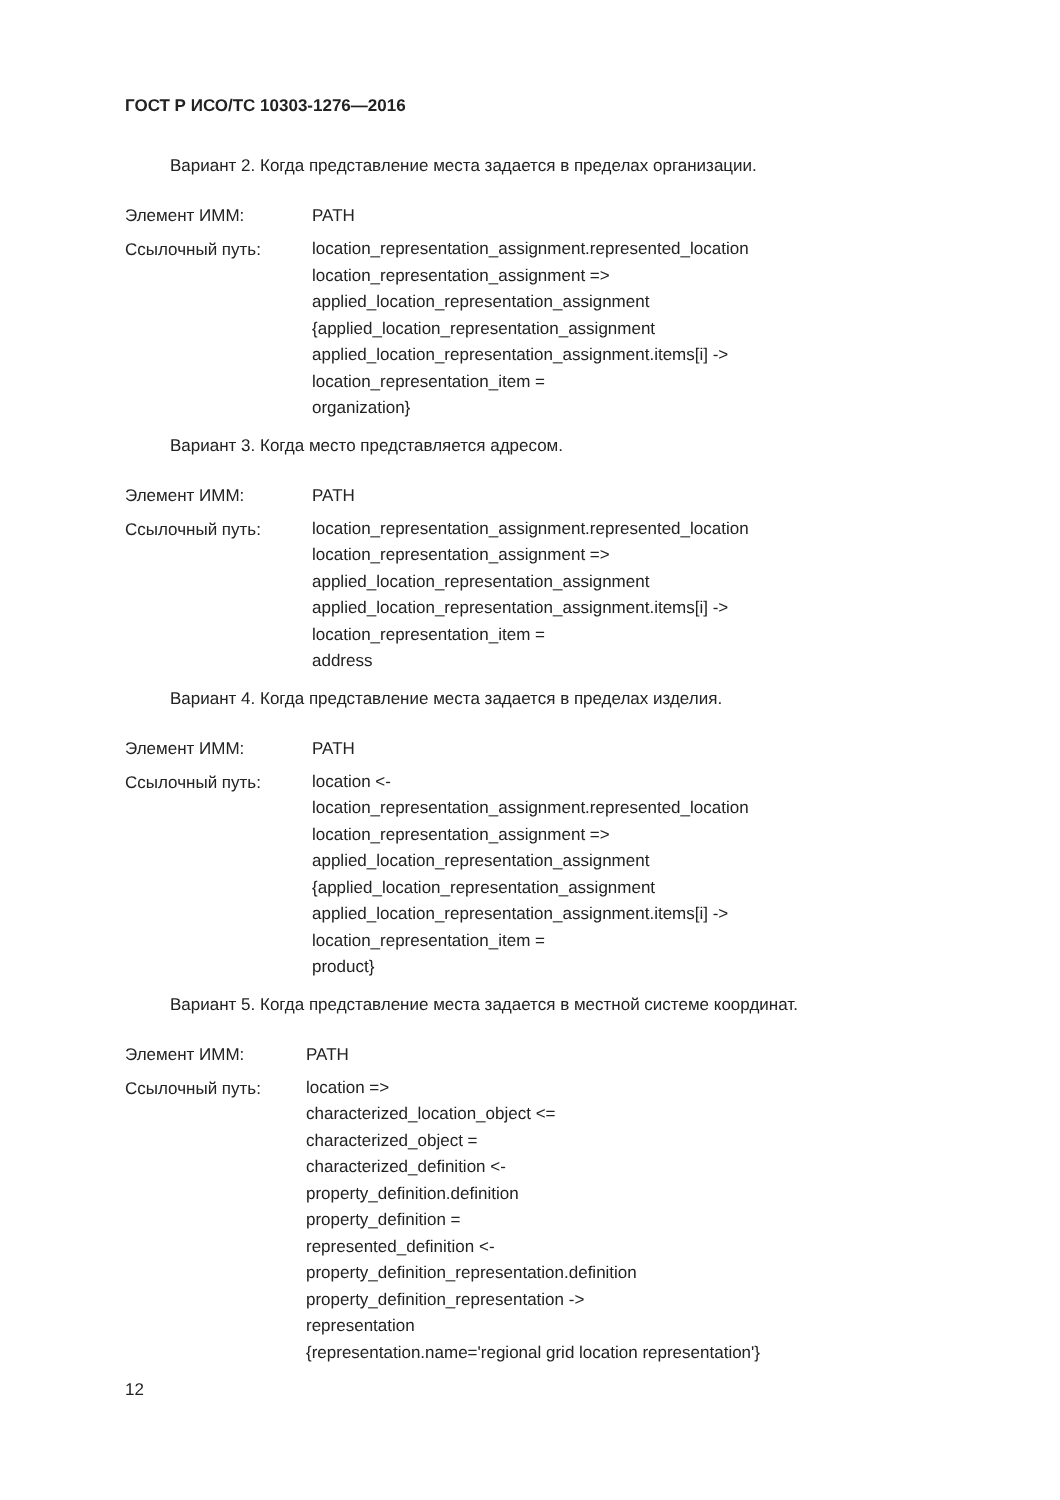ГОСТ Р ИСО/ТС 10303-1276—2016
Вариант 2. Когда представление места задается в пределах организации.
Элемент ИММ: PATH
Ссылочный путь:
location_representation_assignment.represented_location
location_representation_assignment =>
applied_location_representation_assignment
{applied_location_representation_assignment
applied_location_representation_assignment.items[i] ->
location_representation_item =
organization}
Вариант 3. Когда место представляется адресом.
Элемент ИММ: PATH
Ссылочный путь:
location_representation_assignment.represented_location
location_representation_assignment =>
applied_location_representation_assignment
applied_location_representation_assignment.items[i] ->
location_representation_item =
address
Вариант 4. Когда представление места задается в пределах изделия.
Элемент ИММ: PATH
Ссылочный путь:
location <-
location_representation_assignment.represented_location
location_representation_assignment =>
applied_location_representation_assignment
{applied_location_representation_assignment
applied_location_representation_assignment.items[i] ->
location_representation_item =
product}
Вариант 5. Когда представление места задается в местной системе координат.
Элемент ИММ: PATH
Ссылочный путь:
location =>
characterized_location_object <=
characterized_object =
characterized_definition <-
property_definition.definition
property_definition =
represented_definition <-
property_definition_representation.definition
property_definition_representation ->
representation
{representation.name='regional grid location representation'}
12